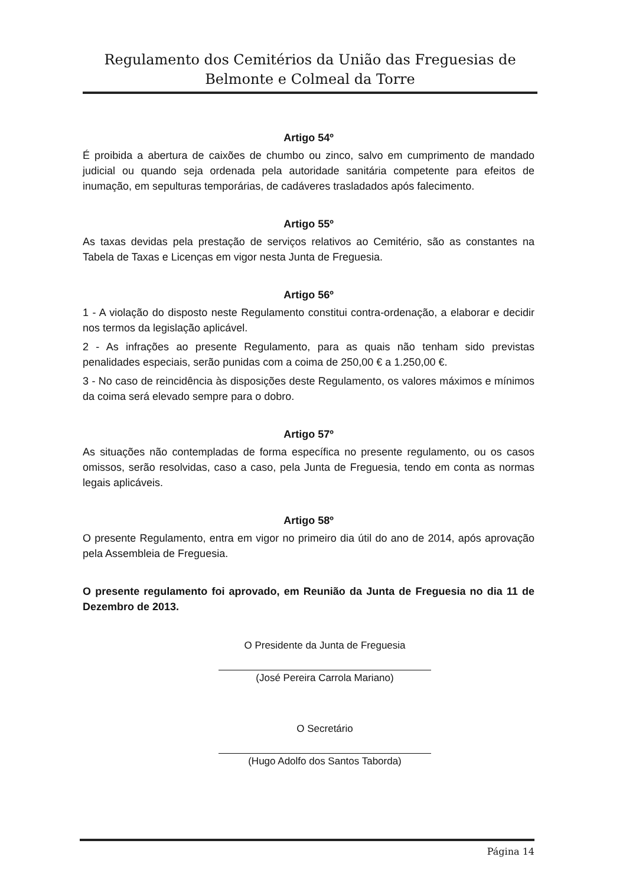Regulamento dos Cemitérios da União das Freguesias de
Belmonte e Colmeal da Torre
Artigo 54º
É proibida a abertura de caixões de chumbo ou zinco, salvo em cumprimento de mandado judicial ou quando seja ordenada pela autoridade sanitária competente para efeitos de inumação, em sepulturas temporárias, de cadáveres trasladados após falecimento.
Artigo 55º
As taxas devidas pela prestação de serviços relativos ao Cemitério, são as constantes na Tabela de Taxas e Licenças em vigor nesta Junta de Freguesia.
Artigo 56º
1 - A violação do disposto neste Regulamento constitui contra-ordenação, a elaborar e decidir nos termos da legislação aplicável.
2 - As infrações ao presente Regulamento, para as quais não tenham sido previstas penalidades especiais, serão punidas com a coima de 250,00 € a 1.250,00 €.
3 - No caso de reincidência às disposições deste Regulamento, os valores máximos e mínimos da coima será elevado sempre para o dobro.
Artigo 57º
As situações não contempladas de forma específica no presente regulamento, ou os casos omissos, serão resolvidas, caso a caso, pela Junta de Freguesia, tendo em conta as normas legais aplicáveis.
Artigo 58º
O presente Regulamento, entra em vigor no primeiro dia útil do ano de 2014, após aprovação pela Assembleia de Freguesia.
O presente regulamento foi aprovado, em Reunião da Junta de Freguesia no dia 11 de Dezembro de 2013.
O Presidente da Junta de Freguesia
(José Pereira Carrola Mariano)
O Secretário
(Hugo Adolfo dos Santos Taborda)
Página 14